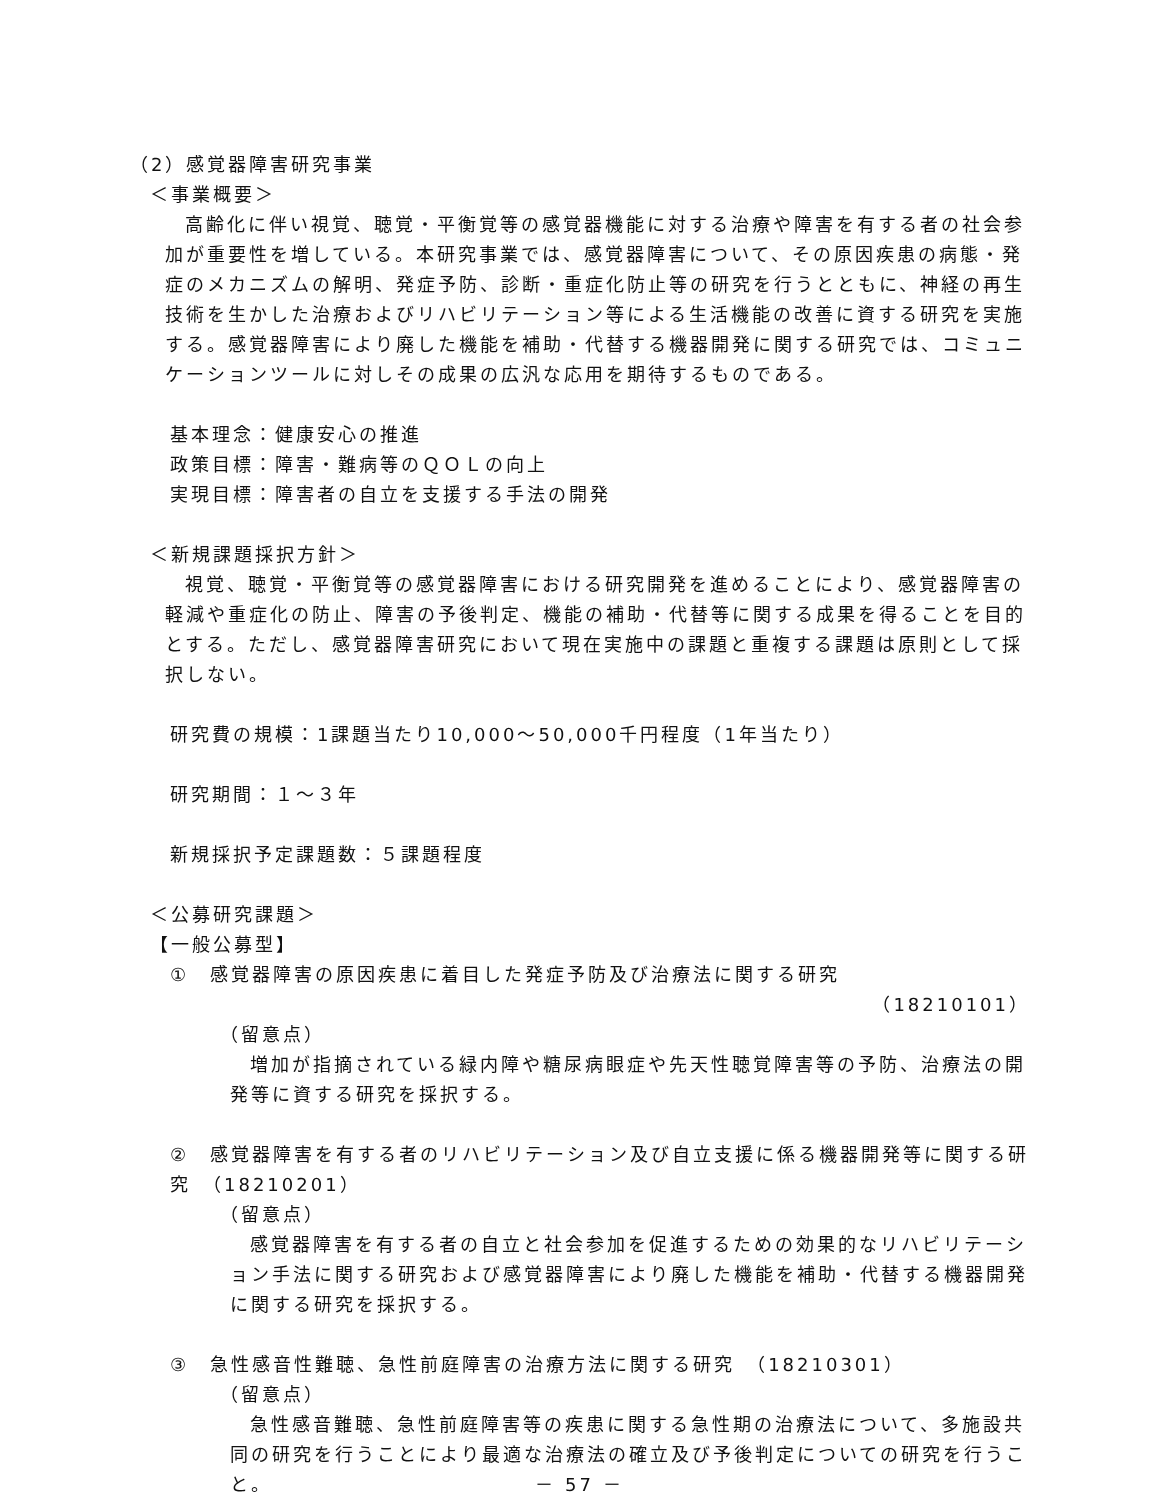（2）感覚器障害研究事業
＜事業概要＞
高齢化に伴い視覚、聴覚・平衡覚等の感覚器機能に対する治療や障害を有する者の社会参加が重要性を増している。本研究事業では、感覚器障害について、その原因疾患の病態・発症のメカニズムの解明、発症予防、診断・重症化防止等の研究を行うとともに、神経の再生技術を生かした治療およびリハビリテーション等による生活機能の改善に資する研究を実施する。感覚器障害により廃した機能を補助・代替する機器開発に関する研究では、コミュニケーションツールに対しその成果の広汎な応用を期待するものである。
基本理念：健康安心の推進
政策目標：障害・難病等のＱＯＬの向上
実現目標：障害者の自立を支援する手法の開発
＜新規課題採択方針＞
視覚、聴覚・平衡覚等の感覚器障害における研究開発を進めることにより、感覚器障害の軽減や重症化の防止、障害の予後判定、機能の補助・代替等に関する成果を得ることを目的とする。ただし、感覚器障害研究において現在実施中の課題と重複する課題は原則として採択しない。
研究費の規模：1課題当たり10,000～50,000千円程度（1年当たり）
研究期間：１～３年
新規採択予定課題数：５課題程度
＜公募研究課題＞
【一般公募型】
①　感覚器障害の原因疾患に着目した発症予防及び治療法に関する研究
（18210101）
（留意点）
増加が指摘されている緑内障や糖尿病眼症や先天性聴覚障害等の予防、治療法の開発等に資する研究を採択する。
②　感覚器障害を有する者のリハビリテーション及び自立支援に係る機器開発等に関する研究　（18210201）
（留意点）
感覚器障害を有する者の自立と社会参加を促進するための効果的なリハビリテーション手法に関する研究および感覚器障害により廃した機能を補助・代替する機器開発に関する研究を採択する。
③　急性感音性難聴、急性前庭障害の治療方法に関する研究　（18210301）
（留意点）
急性感音難聴、急性前庭障害等の疾患に関する急性期の治療法について、多施設共同の研究を行うことにより最適な治療法の確立及び予後判定についての研究を行うこと。
－ 57 －